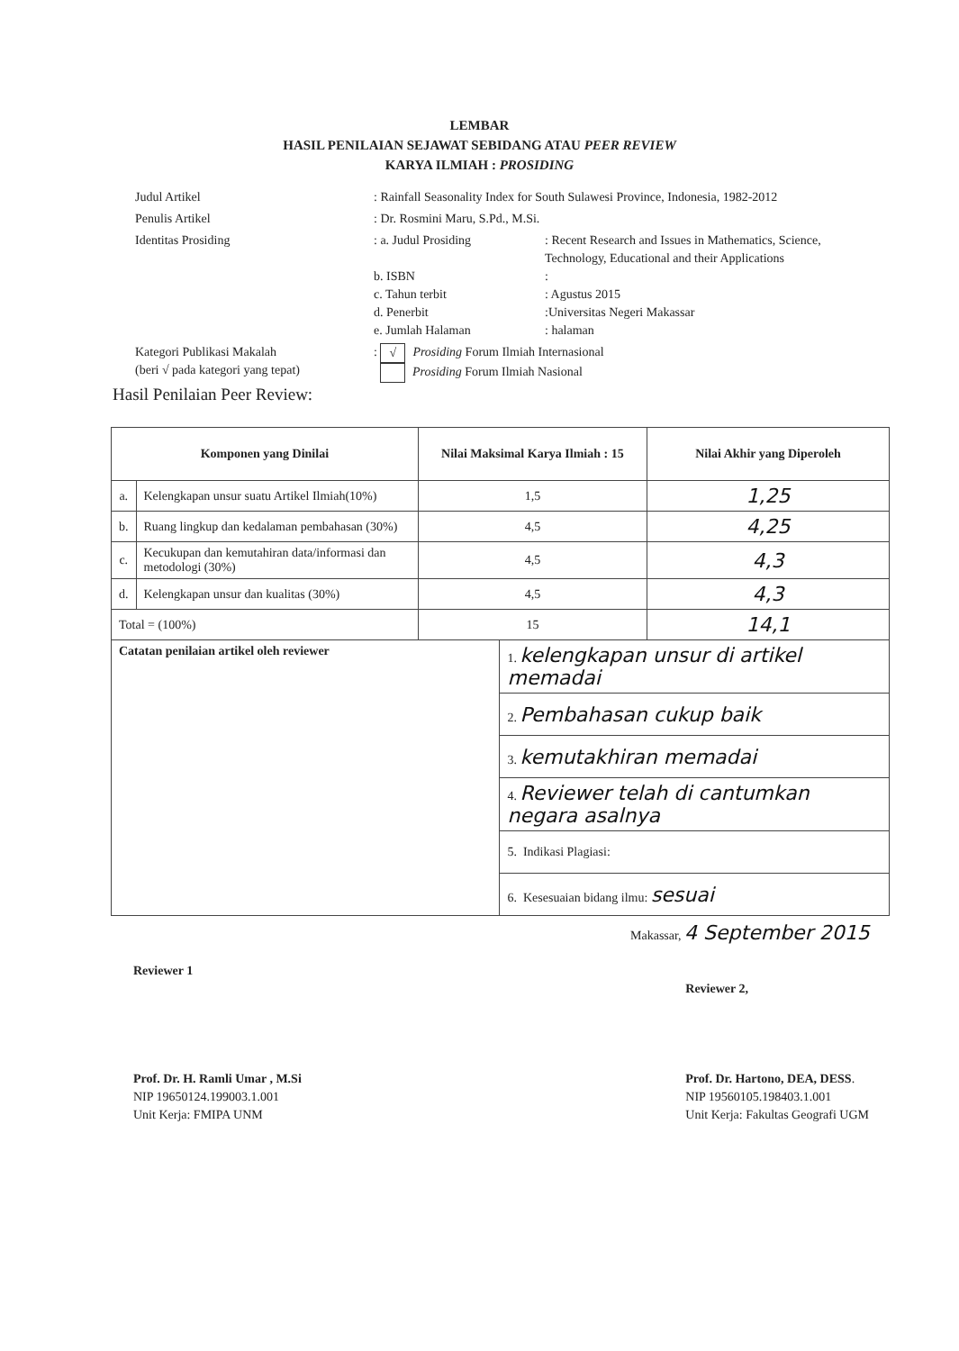LEMBAR
HASIL PENILAIAN SEJAWAT SEBIDANG ATAU PEER REVIEW
KARYA ILMIAH : PROSIDING
Judul Artikel
: Rainfall Seasonality Index for South Sulawesi Province, Indonesia, 1982-2012
Penulis Artikel
: Dr. Rosmini Maru, S.Pd., M.Si.
Identitas Prosiding
: a. Judul Prosiding
: Recent Research and Issues in Mathematics, Science, Technology, Educational and their Applications
b. ISBN
:
c. Tahun terbit
: Agustus 2015
d. Penerbit
:Universitas Negeri Makassar
e. Jumlah Halaman
: halaman
Kategori Publikasi Makalah
(beri √ pada kategori yang tepat)
: √ Prosiding Forum Ilmiah Internasional
Prosiding Forum Ilmiah Nasional
Hasil Penilaian Peer Review:
| Komponen yang Dinilai | | Nilai Maksimal Karya Ilmiah : 15 | | Nilai Akhir yang Diperoleh |
| --- | --- | --- | --- | --- |
| a. | Kelengkapan unsur suatu Artikel Ilmiah(10%) | 1,5 | | 1,25 |
| b. | Ruang lingkup dan kedalaman pembahasan (30%) | 4,5 | | 4,25 |
| c. | Kecukupan dan kemutahiran data/informasi dan metodologi (30%) | 4,5 | | 4,3 |
| d. | Kelengkapan unsur dan kualitas (30%) | 4,5 | | 4,3 |
| Total = (100%) | | 15 | | 14,1 |
| Catatan penilaian artikel oleh reviewer | | | 1. kelengkapan unsur di artikel memadai | |
| | | | 2. Pembahasan cukup baik | |
| | | | 3. kemutakhiran memadai | |
| | | | 4. Reviewer telah di cantumkan negara asalnya | |
| | | | 5. Indikasi Plagiasi: | |
| | | | 6. Kesesuaian bidang ilmu: sesuai | |
Makassar, 4 September 2015
Reviewer 1
Prof. Dr. H. Ramli Umar , M.Si
NIP 19650124.199003.1.001
Unit Kerja: FMIPA UNM
Reviewer 2,
Prof. Dr. Hartono, DEA, DESS.
NIP 19560105.198403.1.001
Unit Kerja: Fakultas Geografi UGM